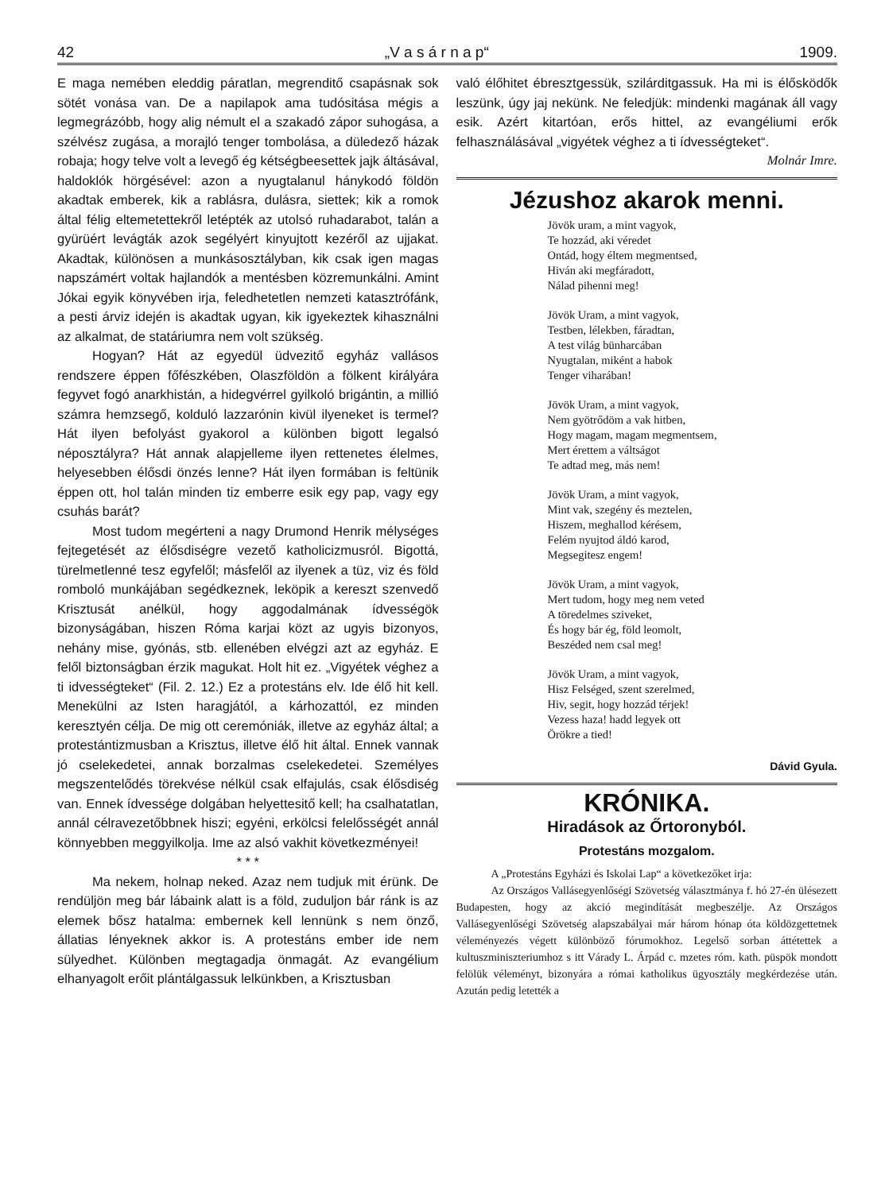42 „V a s á r n a p“1909.
E maga nemében eleddig páratlan, megrenditő csapásnak sok sötét vonása van. De a napilapok ama tudósitása mégis a legmegrázóbb, hogy alig némult el a szakadó zápor suhogása, a szélvész zugása, a morajló tenger tombolása, a düledező házak robaja; hogy telve volt a levegő ég kétségbeesettek jajk áltásával, haldoklók hörgésével: azon a nyugtalanul hánykodó földön akadtak emberek, kik a rablásra, dulásra, siettek; kik a romok által félig eltemetettekről letépték az utolsó ruhadarabot, talán a gyürüért levágták azok segélyért kinyujtott kezéről az ujjakat. Akadtak, különösen a munkásosztályban, kik csak igen magas napszámért voltak hajlandók a mentésben közremunkálni. Amint Jókai egyik könyvében irja, feledhetetlen nemzeti katasztrófánk, a pesti árviz idején is akadtak ugyan, kik igyekeztek kihasználni az alkalmat, de statáriumra nem volt szükség.
Hogyan? Hát az egyedül üdvezitő egyház vallásos rendszere éppen főfészkében, Olaszföldön a fölkent királyára fegyvet fogó anarkhistán, a hidegvérrel gyilkoló brigántin, a millió számra hemzsegő, kolduló lazzarónin kivül ilyeneket is termel? Hát ilyen befolyást gyakorol a különben bigott legalsó néposztályra? Hát annak alapjelleme ilyen rettenetes élelmes, helyesebben élősdi önzés lenne? Hát ilyen formában is feltünik éppen ott, hol talán minden tiz emberre esik egy pap, vagy egy csuhás barát?
Most tudom megérteni a nagy Drumond Henrik mélységes fejtegetését az élősdiségre vezető katholicizmusról. Bigottá, türelmetlenné tesz egyfelől; másfelől az ilyenek a tüz, viz és föld romboló munkájában segédkeznek, leköpik a kereszt szenvedő Krisztusát anélkül, hogy aggodalmának ídvességök bizonyságában, hiszen Róma karjai közt az ugyis bizonyos, nehány mise, gyónás, stb. ellenében elvégzi azt az egyház. E felől biztonságban érzik magukat. Holt hit ez. „Vigyétek véghez a ti idvességteket“ (Fil. 2. 12.) Ez a protestáns elv. Ide élő hit kell. Menekülni az Isten haragjától, a kárhozattól, ez minden keresztyén célja. De mig ott ceremóniák, illetve az egyház által; a protestántizmusban a Krisztus, illetve élő hit által. Ennek vannak jó cselekedetei, annak borzalmas cselekedetei. Személyes megszentelődés törekvése nélkül csak elfajulás, csak élősdiség van. Ennek ídvessége dolgában helyettesitő kell; ha csalhatatlan, annál célravezetőbbnek hiszi; egyéni, erkölcsi felelősségét annál könnyebben meggyilkolja. Ime az alsó vakhit következményei!
* * *
Ma nekem, holnap neked. Azaz nem tudjuk mit érünk. De rendüljön meg bár lábaink alatt is a föld, zuduljon bár ránk is az elemek bősz hatalma: embernek kell lennünk s nem önző, állatias lényeknek akkor is. A protestáns ember ide nem sülyedhet. Különben megtagadja önmagát. Az evangélium elhanyagolt erőit plántálgassuk lelkünkben, a Krisztusban
való élőhitet ébresztgessük, szilárditgassuk. Ha mi is élősködők leszünk, úgy jaj nekünk. Ne feledjük: mindenki magának áll vagy esik. Azért kitartóan, erős hittel, az evangéliumi erők felhasználásával „vigyétek véghez a ti ídvességteket“.
Molnár Imre.
Jézushoz akarok menni.
Jövök uram, a mint vagyok,
Te hozzád, aki véredet
Ontád, hogy éltem megmentsed,
Hiván aki megfáradott,
Nálad pihenni meg!
Jövök Uram, a mint vagyok,
Testben, lélekben, fáradtan,
A test világ bünharcában
Nyugtalan, miként a habok
Tenger viharában!
Jövök Uram, a mint vagyok,
Nem gyötrődöm a vak hitben,
Hogy magam, magam megmentsem,
Mert érettem a váltságot
Te adtad meg, más nem!
Jövök Uram, a mint vagyok,
Mint vak, szegény és meztelen,
Hiszem, meghallod kérésem,
Felém nyujtod áldó karod,
Megsegitesz engem!
Jövök Uram, a mint vagyok,
Mert tudom, hogy meg nem veted
A töredelmes sziveket,
És hogy bár ég, föld leomolt,
Beszéded nem csal meg!
Jövök Uram, a mint vagyok,
Hisz Felséged, szent szerelmed,
Hiv, segit, hogy hozzád térjek!
Vezess haza! hadd legyek ott
Örökre a tied!
Dávid Gyula.
KRÓNIKA.
Hiradások az Őrtoronyból.
Protestáns mozgalom.
A „Protestáns Egyházi és Iskolai Lap“ a következőket irja:
Az Országos Vallásegyenlőségi Szövetség választmánya f. hó 27-én ülésezett Budapesten, hogy az akció megindítását megbeszélje. Az Országos Vallásegyenlőségi Szövetség alapszabályai már három hónap óta köldözgettetnek véleményezés végett különböző fórumokhoz. Legelső sorban áttétettek a kultuszminiszteriumhoz s itt Várady L. Árpád c. mzetes róm. kath. püspök mondott felölük véleményt, bizonyára a római katholikus ügyosztály megkérdezése után. Azután pedig letették a